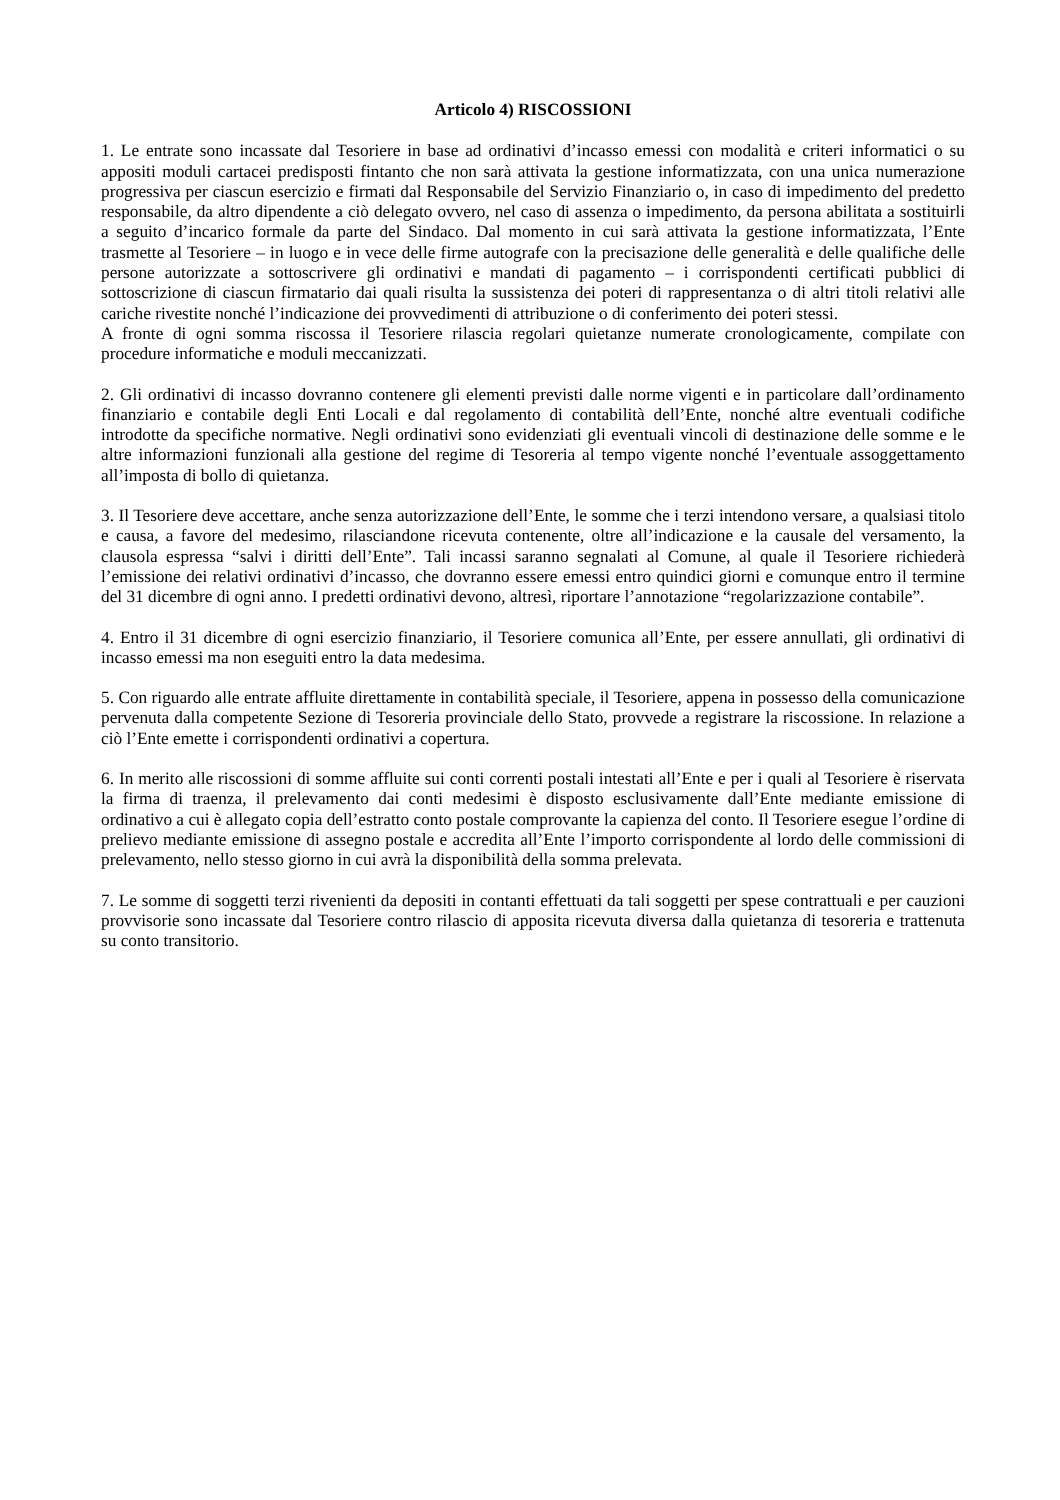Articolo 4) RISCOSSIONI
1. Le entrate sono incassate dal Tesoriere in base ad ordinativi d’incasso emessi con modalità e criteri informatici o su appositi moduli cartacei predisposti fintanto che non sarà attivata la gestione informatizzata, con una unica numerazione progressiva per ciascun esercizio e firmati dal Responsabile del Servizio Finanziario o, in caso di impedimento del predetto responsabile, da altro dipendente a ciò delegato ovvero, nel caso di assenza o impedimento, da persona abilitata a sostituirli a seguito d’incarico formale da parte del Sindaco. Dal momento in cui sarà attivata la gestione informatizzata, l’Ente trasmette al Tesoriere – in luogo e in vece delle firme autografe con la precisazione delle generalità e delle qualifiche delle persone autorizzate a sottoscrivere gli ordinativi e mandati di pagamento – i corrispondenti certificati pubblici di sottoscrizione di ciascun firmatario dai quali risulta la sussistenza dei poteri di rappresentanza o di altri titoli relativi alle cariche rivestite nonché l’indicazione dei provvedimenti di attribuzione o di conferimento dei poteri stessi.
A fronte di ogni somma riscossa il Tesoriere rilascia regolari quietanze numerate cronologicamente, compilate con procedure informatiche e moduli meccanizzati.
2. Gli ordinativi di incasso dovranno contenere gli elementi previsti dalle norme vigenti e in particolare dall’ordinamento finanziario e contabile degli Enti Locali e dal regolamento di contabilità dell’Ente, nonché altre eventuali codifiche introdotte da specifiche normative. Negli ordinativi sono evidenziati gli eventuali vincoli di destinazione delle somme e le altre informazioni funzionali alla gestione del regime di Tesoreria al tempo vigente nonché l’eventuale assoggettamento all’imposta di bollo di quietanza.
3. Il Tesoriere deve accettare, anche senza autorizzazione dell’Ente, le somme che i terzi intendono versare, a qualsiasi titolo e causa, a favore del medesimo, rilasciandone ricevuta contenente, oltre all’indicazione e la causale del versamento, la clausola espressa “salvi i diritti dell’Ente”. Tali incassi saranno segnalati al Comune, al quale il Tesoriere richiederà l’emissione dei relativi ordinativi d’incasso, che dovranno essere emessi entro quindici giorni e comunque entro il termine del 31 dicembre di ogni anno. I predetti ordinativi devono, altresì, riportare l’annotazione “regolarizzazione contabile”.
4. Entro il 31 dicembre di ogni esercizio finanziario, il Tesoriere comunica all’Ente, per essere annullati, gli ordinativi di incasso emessi ma non eseguiti entro la data medesima.
5. Con riguardo alle entrate affluite direttamente in contabilità speciale, il Tesoriere, appena in possesso della comunicazione pervenuta dalla competente Sezione di Tesoreria provinciale dello Stato, provvede a registrare la riscossione. In relazione a ciò l’Ente emette i corrispondenti ordinativi a copertura.
6. In merito alle riscossioni di somme affluite sui conti correnti postali intestati all’Ente e per i quali al Tesoriere è riservata la firma di traenza, il prelevamento dai conti medesimi è disposto esclusivamente dall’Ente mediante emissione di ordinativo a cui è allegato copia dell’estratto conto postale comprovante la capienza del conto. Il Tesoriere esegue l’ordine di prelievo mediante emissione di assegno postale e accredita all’Ente l’importo corrispondente al lordo delle commissioni di prelevamento, nello stesso giorno in cui avrà la disponibilità della somma prelevata.
7. Le somme di soggetti terzi rivenienti da depositi in contanti effettuati da tali soggetti per spese contrattuali e per cauzioni provvisorie sono incassate dal Tesoriere contro rilascio di apposita ricevuta diversa dalla quietanza di tesoreria e trattenuta su conto transitorio.